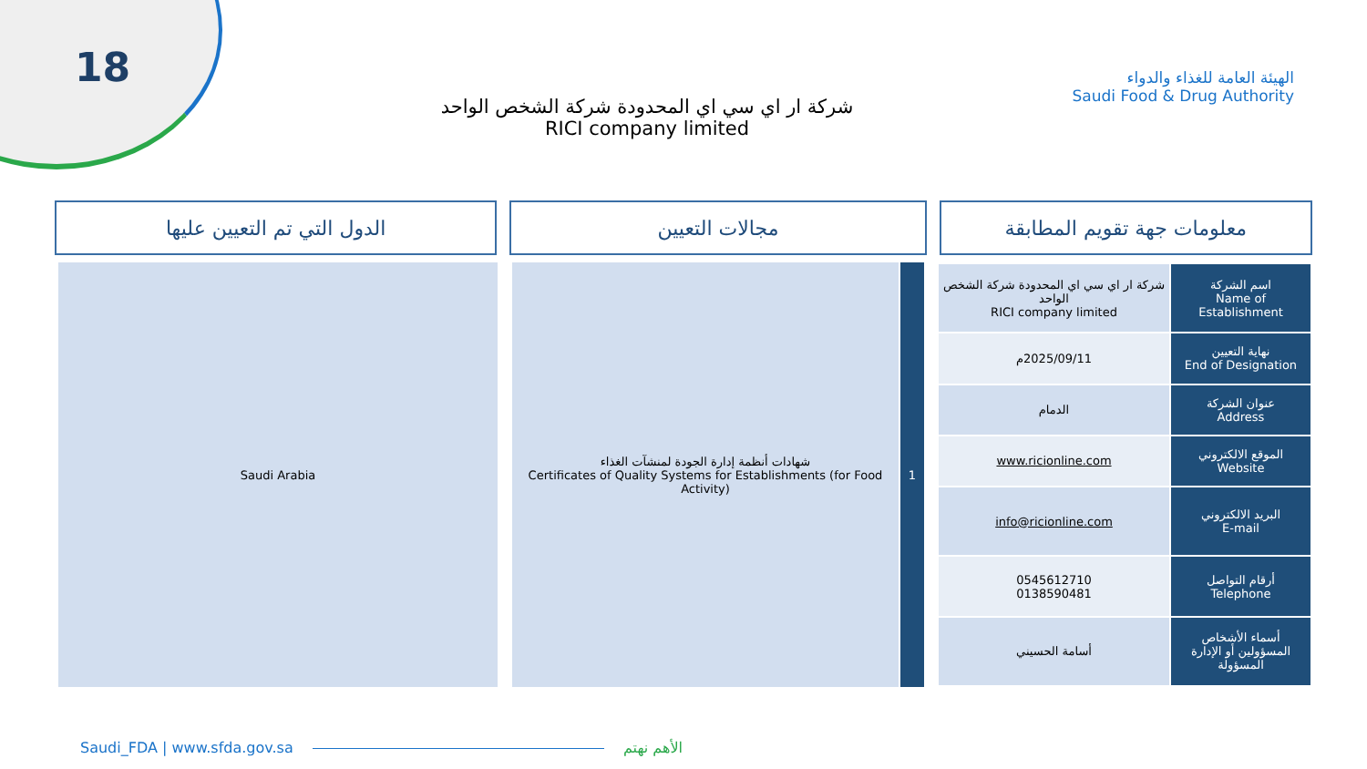18
الهيئة العامة للغذاء والدواء
Saudi Food & Drug Authority
شركة ار اي سي اي المحدودة شركة الشخص الواحد
RICI company limited
معلومات جهة تقويم المطابقة مجالات التعيين الدول التي تم التعيين عليها
| اسم الشركة Name of Establishment | شركة ار اي سي اي المحدودة شركة الشخص الواحد RICI company limited |
| نهاية التعيين End of Designation | 2025/09/11م |
| عنوان الشركة Address | الدمام |
| الموقع الالكتروني Website | www.ricionline.com |
| البريد الالكتروني E-mail | info@ricionline.com |
| أرقام التواصل Telephone | 0545612710 0138590481 |
| أسماء الأشخاص المسؤولين أو الإدارة المسؤولة | أسامة الحسيني |
1 شهادات أنظمة إدارة الجودة لمنشآت الغذاء
Certificates of Quality Systems for Establishments (for Food Activity)
Saudi Arabia
Saudi_FDA | www.sfda.gov.sa الأهم نهتم